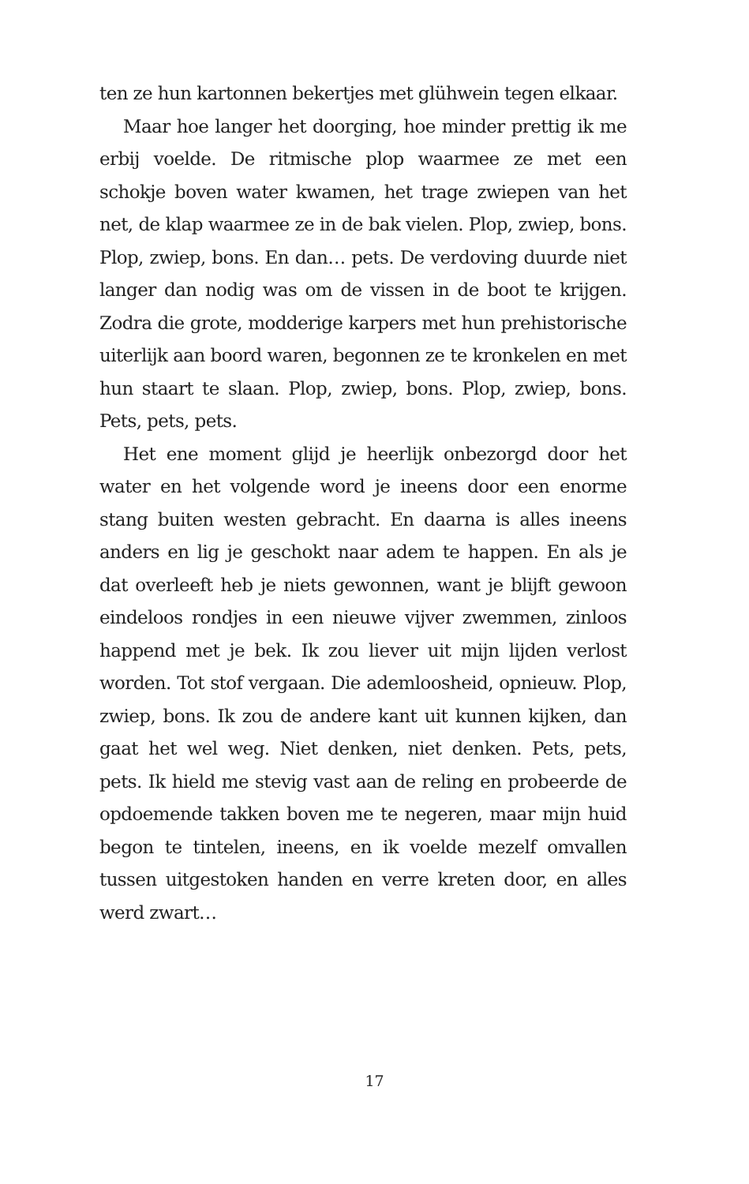ten ze hun kartonnen bekertjes met glühwein tegen elkaar.
Maar hoe langer het doorging, hoe minder prettig ik me erbij voelde. De ritmische plop waarmee ze met een schokje boven water kwamen, het trage zwiepen van het net, de klap waarmee ze in de bak vielen. Plop, zwiep, bons. Plop, zwiep, bons. En dan… pets. De verdoving duurde niet langer dan nodig was om de vissen in de boot te krijgen. Zodra die grote, modderige karpers met hun prehistorische uiterlijk aan boord waren, begonnen ze te kronkelen en met hun staart te slaan. Plop, zwiep, bons. Plop, zwiep, bons. Pets, pets, pets.
Het ene moment glijd je heerlijk onbezorgd door het water en het volgende word je ineens door een enorme stang buiten westen gebracht. En daarna is alles ineens anders en lig je geschokt naar adem te happen. En als je dat overleeft heb je niets gewonnen, want je blijft gewoon eindeloos rondjes in een nieuwe vijver zwemmen, zinloos happend met je bek. Ik zou liever uit mijn lijden verlost worden. Tot stof vergaan. Die ademloosheid, opnieuw. Plop, zwiep, bons. Ik zou de andere kant uit kunnen kijken, dan gaat het wel weg. Niet denken, niet denken. Pets, pets, pets. Ik hield me stevig vast aan de reling en probeerde de opdoemende takken boven me te negeren, maar mijn huid begon te tintelen, ineens, en ik voelde mezelf omvallen tussen uitgestoken handen en verre kreten door, en alles werd zwart…
17